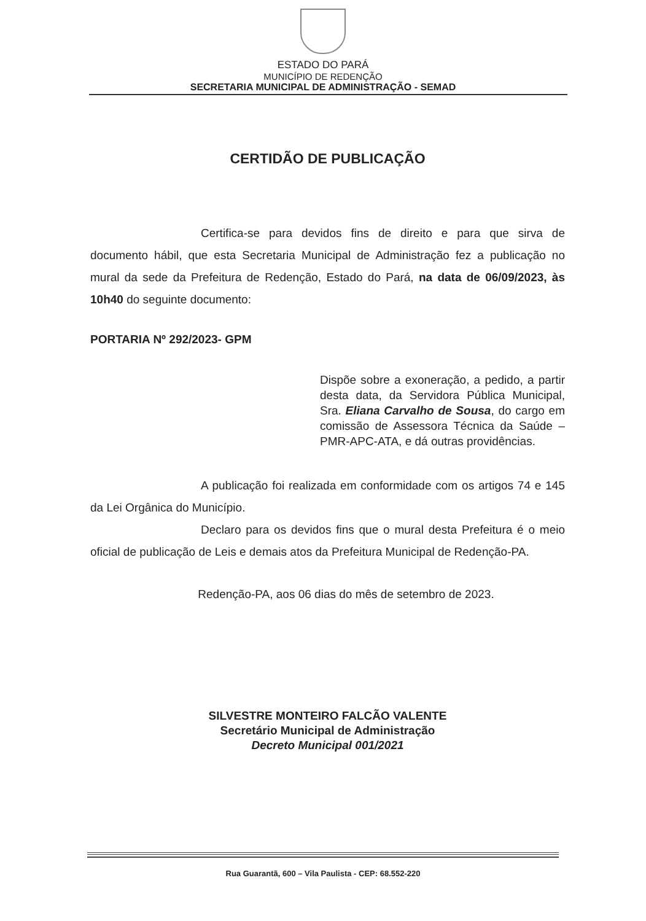ESTADO DO PARÁ
MUNICÍPIO DE REDENÇÃO
SECRETARIA MUNICIPAL DE ADMINISTRAÇÃO - SEMAD
CERTIDÃO DE PUBLICAÇÃO
Certifica-se para devidos fins de direito e para que sirva de documento hábil, que esta Secretaria Municipal de Administração fez a publicação no mural da sede da Prefeitura de Redenção, Estado do Pará, na data de 06/09/2023, às 10h40 do seguinte documento:
PORTARIA Nº 292/2023- GPM
Dispõe sobre a exoneração, a pedido, a partir desta data, da Servidora Pública Municipal, Sra. Eliana Carvalho de Sousa, do cargo em comissão de Assessora Técnica da Saúde – PMR-APC-ATA, e dá outras providências.
A publicação foi realizada em conformidade com os artigos 74 e 145 da Lei Orgânica do Município.
Declaro para os devidos fins que o mural desta Prefeitura é o meio oficial de publicação de Leis e demais atos da Prefeitura Municipal de Redenção-PA.
Redenção-PA, aos 06 dias do mês de setembro de 2023.
SILVESTRE MONTEIRO FALCÃO VALENTE
Secretário Municipal de Administração
Decreto Municipal 001/2021
Rua Guarantã, 600 – Vila Paulista - CEP: 68.552-220